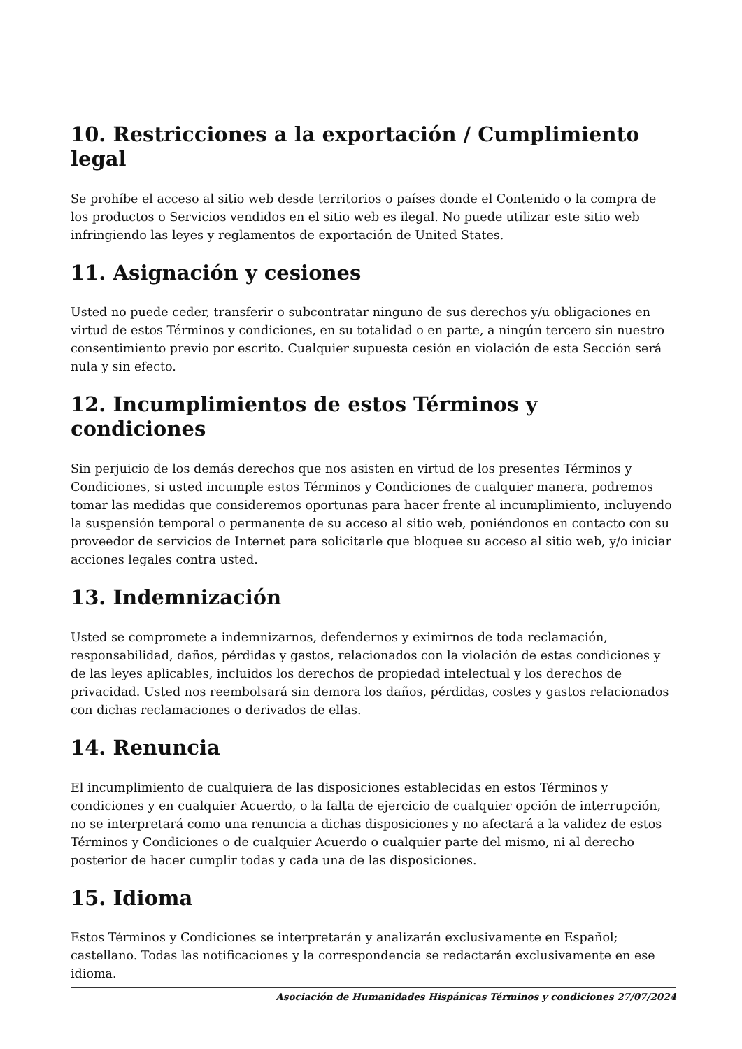10. Restricciones a la exportación / Cumplimiento legal
Se prohíbe el acceso al sitio web desde territorios o países donde el Contenido o la compra de los productos o Servicios vendidos en el sitio web es ilegal. No puede utilizar este sitio web infringiendo las leyes y reglamentos de exportación de United States.
11. Asignación y cesiones
Usted no puede ceder, transferir o subcontratar ninguno de sus derechos y/u obligaciones en virtud de estos Términos y condiciones, en su totalidad o en parte, a ningún tercero sin nuestro consentimiento previo por escrito. Cualquier supuesta cesión en violación de esta Sección será nula y sin efecto.
12. Incumplimientos de estos Términos y condiciones
Sin perjuicio de los demás derechos que nos asisten en virtud de los presentes Términos y Condiciones, si usted incumple estos Términos y Condiciones de cualquier manera, podremos tomar las medidas que consideremos oportunas para hacer frente al incumplimiento, incluyendo la suspensión temporal o permanente de su acceso al sitio web, poniéndonos en contacto con su proveedor de servicios de Internet para solicitarle que bloquee su acceso al sitio web, y/o iniciar acciones legales contra usted.
13. Indemnización
Usted se compromete a indemnizarnos, defendernos y eximirnos de toda reclamación, responsabilidad, daños, pérdidas y gastos, relacionados con la violación de estas condiciones y de las leyes aplicables, incluidos los derechos de propiedad intelectual y los derechos de privacidad. Usted nos reembolsará sin demora los daños, pérdidas, costes y gastos relacionados con dichas reclamaciones o derivados de ellas.
14. Renuncia
El incumplimiento de cualquiera de las disposiciones establecidas en estos Términos y condiciones y en cualquier Acuerdo, o la falta de ejercicio de cualquier opción de interrupción, no se interpretará como una renuncia a dichas disposiciones y no afectará a la validez de estos Términos y Condiciones o de cualquier Acuerdo o cualquier parte del mismo, ni al derecho posterior de hacer cumplir todas y cada una de las disposiciones.
15. Idioma
Estos Términos y Condiciones se interpretarán y analizarán exclusivamente en Español; castellano. Todas las notificaciones y la correspondencia se redactarán exclusivamente en ese idioma.
Asociación de Humanidades Hispánicas Términos y condiciones 27/07/2024